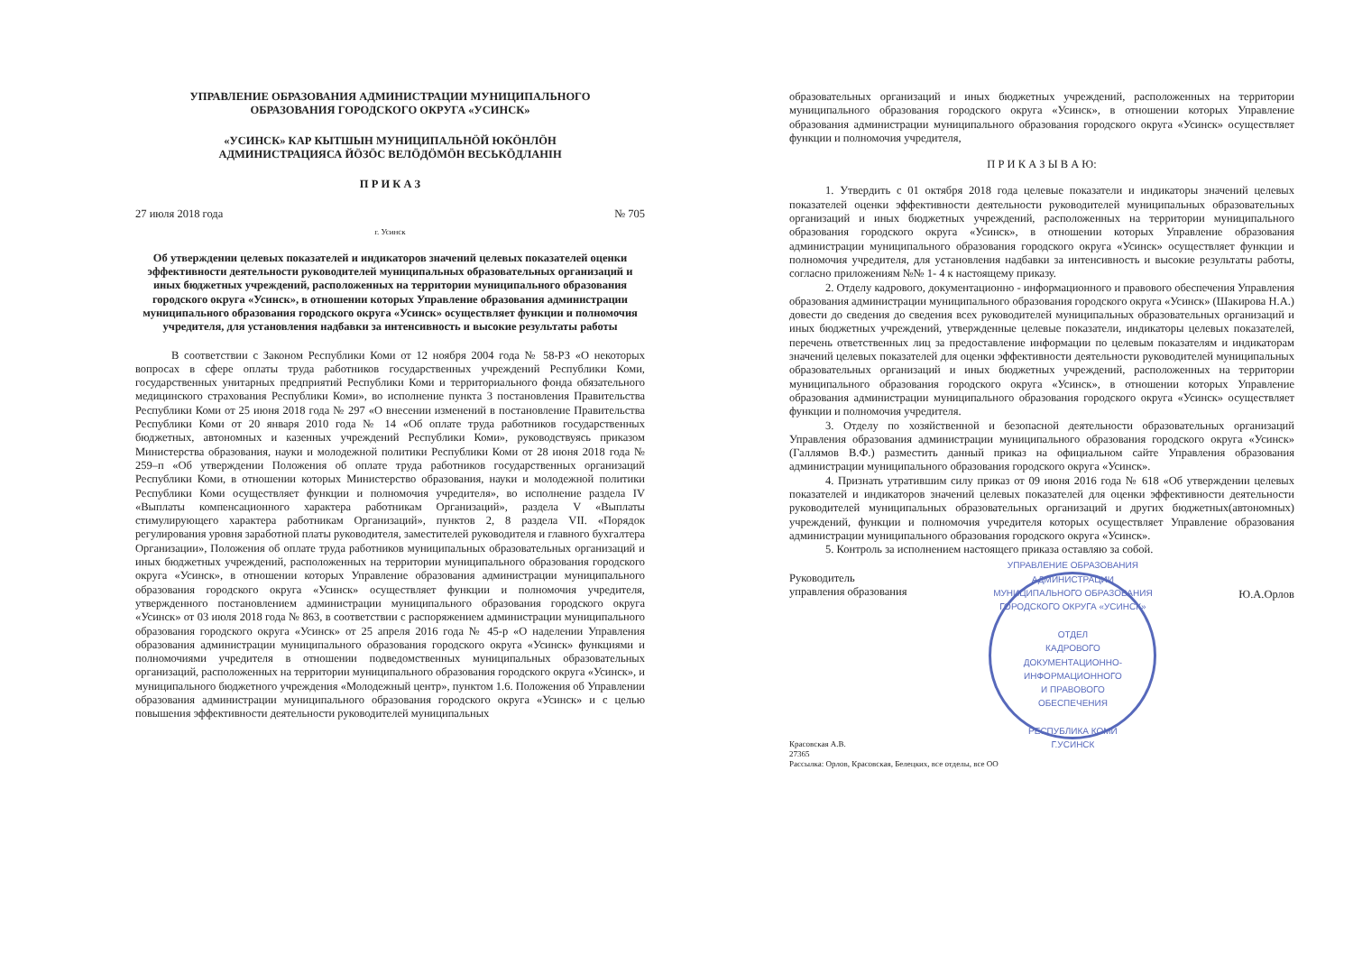УПРАВЛЕНИЕ ОБРАЗОВАНИЯ АДМИНИСТРАЦИИ МУНИЦИПАЛЬНОГО
ОБРАЗОВАНИЯ ГОРОДСКОГО ОКРУГА «УСИНСК»
«УСИНСК» КАР КЫТШЫН МУНИЦИПАЛЬНӦЙ ЮКӦНЛӦН
АДМИНИСТРАЦИЯСА ЙӦЗӦС ВЕЛӦДӦМӦН ВЕСЬКӦДЛАНІН
П Р И К А З
27 июля 2018 года № 705
г. Усинск
Об утверждении целевых показателей и индикаторов значений целевых показателей оценки эффективности деятельности руководителей муниципальных образовательных организаций и иных бюджетных учреждений, расположенных на территории муниципального образования городского округа «Усинск», в отношении которых Управление образования администрации муниципального образования городского округа «Усинск» осуществляет функции и полномочия учредителя, для установления надбавки за интенсивность и высокие результаты работы
В соответствии с Законом Республики Коми от 12 ноября 2004 года № 58-РЗ «О некоторых вопросах в сфере оплаты труда работников государственных учреждений Республики Коми, государственных унитарных предприятий Республики Коми и территориального фонда обязательного медицинского страхования Республики Коми», во исполнение пункта 3 постановления Правительства Республики Коми от 25 июня 2018 года № 297 «О внесении изменений в постановление Правительства Республики Коми от 20 января 2010 года № 14 «Об оплате труда работников государственных бюджетных, автономных и казенных учреждений Республики Коми», руководствуясь приказом Министерства образования, науки и молодежной политики Республики Коми от 28 июня 2018 года № 259–п «Об утверждении Положения об оплате труда работников государственных организаций Республики Коми, в отношении которых Министерство образования, науки и молодежной политики Республики Коми осуществляет функции и полномочия учредителя», во исполнение раздела IV «Выплаты компенсационного характера работникам Организаций», раздела V «Выплаты стимулирующего характера работникам Организаций», пунктов 2, 8 раздела VII. «Порядок регулирования уровня заработной платы руководителя, заместителей руководителя и главного бухгалтера Организации», Положения об оплате труда работников муниципальных образовательных организаций и иных бюджетных учреждений, расположенных на территории муниципального образования городского округа «Усинск», в отношении которых Управление образования администрации муниципального образования городского округа «Усинск» осуществляет функции и полномочия учредителя, утвержденного постановлением администрации муниципального образования городского округа «Усинск» от 03 июля 2018 года № 863, в соответствии с распоряжением администрации муниципального образования городского округа «Усинск» от 25 апреля 2016 года № 45-р «О наделении Управления образования администрации муниципального образования городского округа «Усинск» функциями и полномочиями учредителя в отношении подведомственных муниципальных образовательных организаций, расположенных на территории муниципального образования городского округа «Усинск», и муниципального бюджетного учреждения «Молодежный центр», пунктом 1.6. Положения об Управлении образования администрации муниципального образования городского округа «Усинск» и с целью повышения эффективности деятельности руководителей муниципальных
образовательных организаций и иных бюджетных учреждений, расположенных на территории муниципального образования городского округа «Усинск», в отношении которых Управление образования администрации муниципального образования городского округа «Усинск» осуществляет функции и полномочия учредителя,
П Р И К А З Ы В А Ю:
1. Утвердить с 01 октября 2018 года целевые показатели и индикаторы значений целевых показателей оценки эффективности деятельности руководителей муниципальных образовательных организаций и иных бюджетных учреждений, расположенных на территории муниципального образования городского округа «Усинск», в отношении которых Управление образования администрации муниципального образования городского округа «Усинск» осуществляет функции и полномочия учредителя, для установления надбавки за интенсивность и высокие результаты работы, согласно приложениям №№ 1- 4 к настоящему приказу.
2. Отделу кадрового, документационно - информационного и правового обеспечения Управления образования администрации муниципального образования городского округа «Усинск» (Шакирова Н.А.) довести до сведения до сведения всех руководителей муниципальных образовательных организаций и иных бюджетных учреждений, утвержденные целевые показатели, индикаторы целевых показателей, перечень ответственных лиц за предоставление информации по целевым показателям и индикаторам значений целевых показателей для оценки эффективности деятельности руководителей муниципальных образовательных организаций и иных бюджетных учреждений, расположенных на территории муниципального образования городского округа «Усинск», в отношении которых Управление образования администрации муниципального образования городского округа «Усинск» осуществляет функции и полномочия учредителя.
3. Отделу по хозяйственной и безопасной деятельности образовательных организаций Управления образования администрации муниципального образования городского округа «Усинск» (Галлямов В.Ф.) разместить данный приказ на официальном сайте Управления образования администрации муниципального образования городского округа «Усинск».
4. Признать утратившим силу приказ от 09 июня 2016 года № 618 «Об утверждении целевых показателей и индикаторов значений целевых показателей для оценки эффективности деятельности руководителей муниципальных образовательных организаций и других бюджетных(автономных) учреждений, функции и полномочия учредителя которых осуществляет Управление образования администрации муниципального образования городского округа «Усинск».
5. Контроль за исполнением настоящего приказа оставляю за собой.
Руководитель
управления образования
УПРАВЛЕНИЕ ОБРАЗОВАНИЯ АДМИНИСТРАЦИИ МУНИЦИПАЛЬНОГО ОБРАЗОВАНИЯ ГОРОДСКОГО ОКРУГА «УСИНСК»
ОТДЕЛ
КАДРОВОГО
ДОКУМЕНТАЦИОННО-
ИНФОРМАЦИОННОГО
И ПРАВОВОГО
ОБЕСПЕЧЕНИЯ
РЕСПУБЛИКА КОМИ
Г.УСИНСК
Ю.А.Орлов
Красовская А.В.
27365
Рассылка: Орлов, Красовская, Белецких, все отделы, все ОО